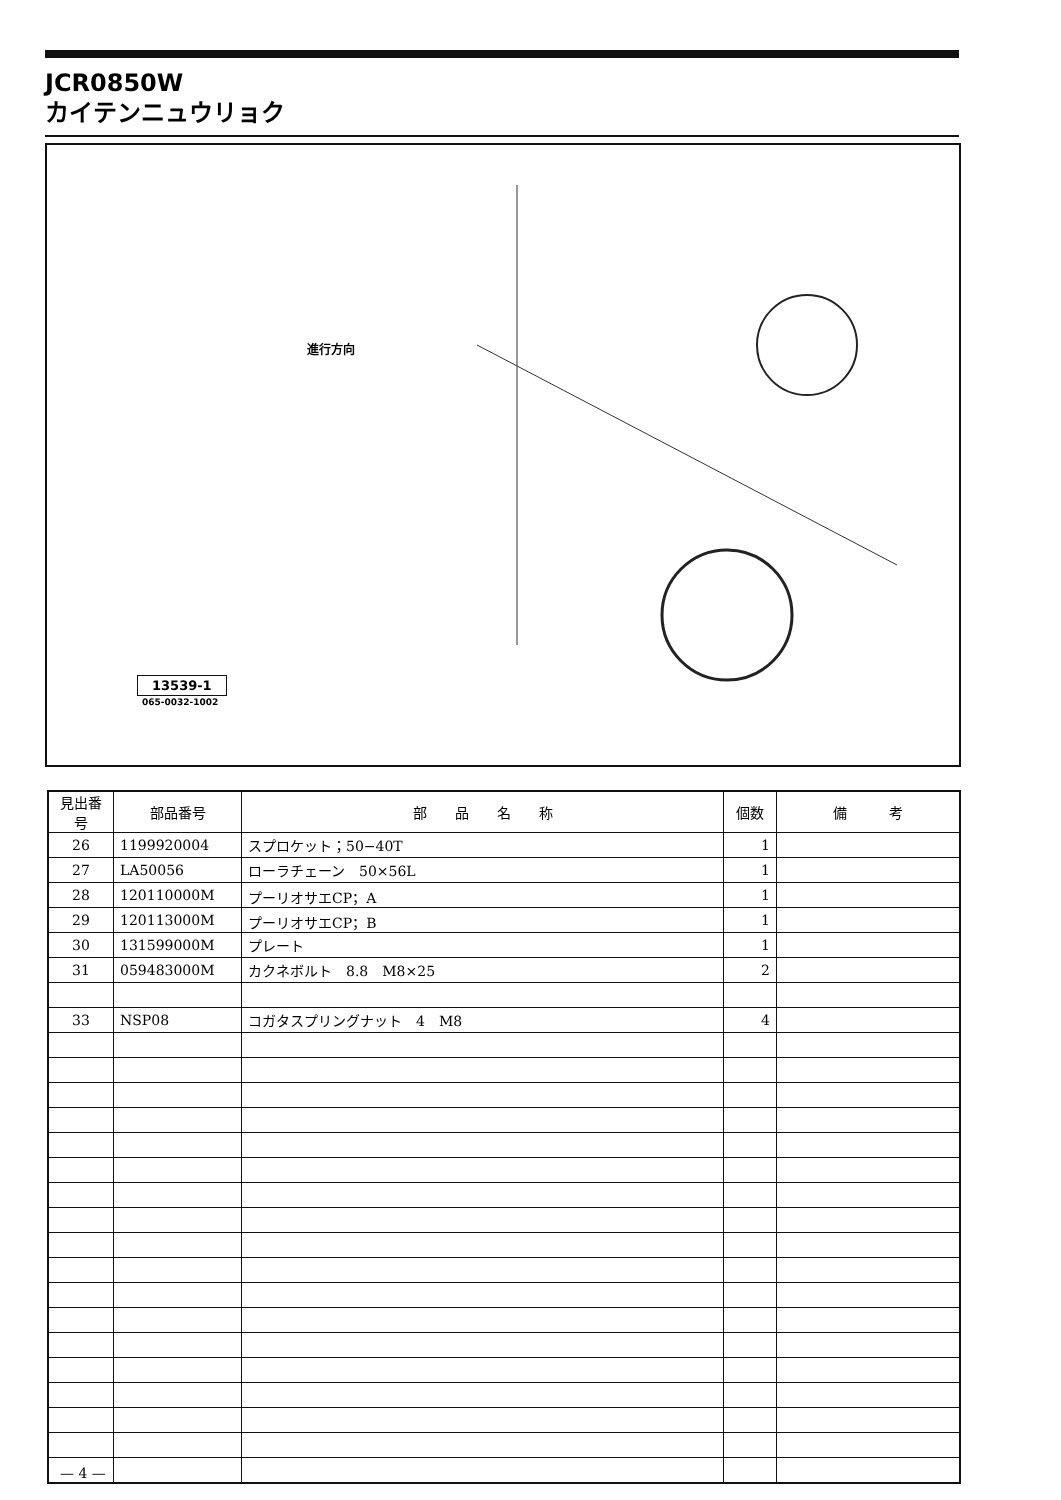JCR0850W
カイテンニュウリョク
進行方向
13539-1
065-0032-1002
| 見出番号 | 部品番号 | 部 品 名 称 | 個数 | 備 考 |
| --- | --- | --- | --- | --- |
| 26 | 1199920004 | スプロケット；50−40T | 1 | |
| 27 | LA50056 | ローラチェーン 50×56L | 1 | |
| 28 | 120110000M | プーリオサエCP；A | 1 | |
| 29 | 120113000M | プーリオサエCP；B | 1 | |
| 30 | 131599000M | プレート | 1 | |
| 31 | 059483000M | カクネボルト 8.8 M8×25 | 2 | |
| 33 | NSP08 | コガタスプリングナット 4 M8 | 4 | |
— 4 —